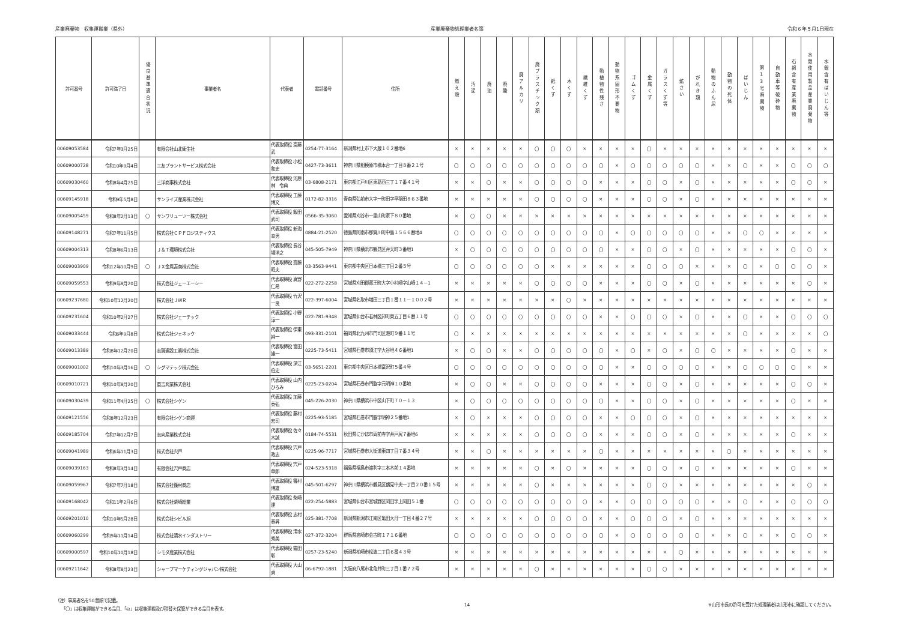産業廃棄物　収集運搬業（県外） 産業廃棄物処理業者名簿 令和６年５月1日現在
| 許可番号 | 許可満了日 | 優良基準適合状況 | 事業者名 | 代表者 | 電話番号 | 住所 | 燃え殻 | 汚泥 | 廃油 | 廃酸 | 廃アルカリ | 廃プラスチック類 | 紙くず | 木くず | 繊維くず | 動植物性残さ | 動物系固形不要物 | ゴムくず | 金属くず | ガラスくず等 | 鉱さい | がれき類 | 動物のふん尿 | 動物の死体 | ばいじん | 第13号廃棄物 | 自動車等破砕物 | 石綿含有産業廃棄物 | 水銀使用製品産業廃棄物 | 水銀含有ばいじん等 |
| --- | --- | --- | --- | --- | --- | --- | --- | --- | --- | --- | --- | --- | --- | --- | --- | --- | --- | --- | --- | --- | --- | --- | --- | --- | --- | --- | --- | --- | --- | --- |
| 00609053584 | 令和7年3月25日 | | 有限会社山北衛生社 | 代表取締役 斎藤武 | 0254-77-3164 | 新潟県村上市下大蔵１０２番地6 | × | × | × | × | × | 〇 | 〇 | 〇 | × | × | × | × | 〇 | × | × | × | × | × | × | × | × | × | × | × |
| 00609000728 | 令和10年9月4日 | | 三友プラントサービス株式会社 | 代表取締役 小松和史 | 0427-73-3611 | 神奈川県相模原市橋本台一丁目８番２１号 | 〇 | 〇 | 〇 | 〇 | 〇 | 〇 | 〇 | 〇 | 〇 | 〇 | × | 〇 | 〇 | 〇 | 〇 | 〇 | × | × | 〇 | × | × | 〇 | 〇 | 〇 |
| 00609030460 | 令和8年4月25日 | | 三洋商事株式会社 | 代表取締役 河原林 令典 | 03-6808-2171 | 東京都江戸川区東葛西三丁１７番４１号 | × | × | 〇 | × | × | 〇 | 〇 | 〇 | 〇 | × | × | × | 〇 | 〇 | × | 〇 | × | × | × | × | × | 〇 | 〇 | × |
| 00609145918 | 令和9年5月8日 | | サンライズ産業株式会社 | 代表取締役 工藤博文 | 0172-82-3316 | 青森県弘前市大字一町田字早稲田８６３番地 | × | × | × | × | × | 〇 | 〇 | 〇 | 〇 | × | × | × | 〇 | 〇 | × | 〇 | × | × | × | × | × | × | × | × |
| 00609005459 | 令和8年2月13日 | 〇 | サンワリューツー株式会社 | 代表取締役 飯田武司 | 0566-35-3060 | 愛知県刈谷市一里山町家下８０番地 | × | 〇 | 〇 | × | × | × | × | × | × | × | × | × | × | × | × | × | × | × | × | × | × | × | × | × |
| 00609148271 | 令和7年11月5日 | | 株式会社ＣＰＦロジスティクス | 代表取締役 新海幸男 | 0884-21-2520 | 徳島県阿南市那賀川町中島１５６６番地4 | 〇 | 〇 | 〇 | 〇 | 〇 | 〇 | 〇 | 〇 | 〇 | 〇 | × | 〇 | 〇 | 〇 | 〇 | 〇 | × | × | 〇 | 〇 | × | × | × | × |
| 00609004313 | 令和8年6月13日 | | Ｊ＆Ｔ環境株式会社 | 代表取締役 長谷場洋之 | 045-505-7949 | 神奈川県横浜市鶴見区弁天町３番地1 | × | 〇 | 〇 | 〇 | 〇 | 〇 | 〇 | 〇 | 〇 | 〇 | × | × | 〇 | 〇 | × | 〇 | × | × | × | × | × | 〇 | 〇 | × |
| 00609003909 | 令和12年10月9日 | 〇 | ＪＸ金属苫商株式会社 | 代表取締役 齋藤昭夫 | 03-3563-9441 | 東京都中央区日本橋三丁目２番５号 | 〇 | 〇 | 〇 | 〇 | 〇 | 〇 | × | × | × | × | × | × | 〇 | 〇 | 〇 | × | × | × | 〇 | × | 〇 | 〇 | 〇 | × |
| 00609059553 | 令和9年8月20日 | | 株式会社ジェーエーシー | 代表取締役 真野仁希 | 022-272-2258 | 宮城県刈田郡蔵王町大字小村崎字山崎１４－1 | × | × | × | × | × | 〇 | 〇 | 〇 | 〇 | × | × | × | 〇 | 〇 | × | 〇 | × | × | × | × | × | × | 〇 | × |
| 00609237680 | 令和10年12月20日 | | 株式会社ＪＷＲ | 代表取締役 竹沢一良 | 022-397-6004 | 宮城県名取市増田三丁目１番１１－１００２号 | × | × | × | × | × | × | × | 〇 | × | × | × | × | × | × | × | × | × | × | × | × | × | × | × | × |
| 00609231604 | 令和10年2月27日 | | 株式会社ジェーテック | 代表取締役 小野淳一 | 022-781-9348 | 宮城県仙台市若林区卸町東五丁目６番１１号 | 〇 | 〇 | 〇 | 〇 | 〇 | 〇 | 〇 | 〇 | 〇 | × | × | 〇 | 〇 | 〇 | × | 〇 | × | × | 〇 | × | × | 〇 | 〇 | 〇 |
| 00609033444 | 令和6年9月8日 | | 株式会社ジェネック | 代表取締役 伊東純一 | 093-331-2101 | 福岡県北九州市門司区港町９番１１号 | 〇 | × | × | × | × | × | × | × | × | × | × | × | × | × | × | × | × | × | 〇 | × | × | × | × | 〇 |
| 00609013389 | 令和8年12月20日 | | 志賀建設工業株式会社 | 代表取締役 宮田雄一 | 0225-73-5411 | 宮城県石巻市須江字大谷地４６番地1 | × | 〇 | 〇 | × | × | 〇 | 〇 | 〇 | 〇 | 〇 | × | 〇 | × | 〇 | × | 〇 | 〇 | × | × | × | × | 〇 | × | × |
| 00609001002 | 令和10年3月16日 | 〇 | シグマテック株式会社 | 代表取締役 深江伯史 | 03-5651-2201 | 東京都中央区日本橋富沢町５番４号 | 〇 | 〇 | 〇 | 〇 | 〇 | 〇 | 〇 | 〇 | 〇 | 〇 | × | × | 〇 | 〇 | 〇 | 〇 | × | × | 〇 | 〇 | 〇 | 〇 | × | × |
| 00609010721 | 令和10年8月20日 | | 重吉興業株式会社 | 代表取締役 山内ひろみ | 0225-23-0204 | 宮城県石巻市門脇字元明神１０番地 | × | 〇 | 〇 | × | × | 〇 | 〇 | 〇 | 〇 | × | × | × | 〇 | 〇 | × | 〇 | × | × | × | × | × | 〇 | 〇 | × |
| 00609030439 | 令和11年4月25日 | 〇 | 株式会社シゲン | 代表取締役 加藤泰弘 | 045-226-2030 | 神奈川県横浜市中区山下町７０－１３ | × | 〇 | 〇 | 〇 | 〇 | 〇 | 〇 | 〇 | 〇 | 〇 | × | × | 〇 | 〇 | × | 〇 | × | × | × | × | × | 〇 | × | × |
| 00609121556 | 令和8年12月23日 | | 有限会社シゲン商運 | 代表取締役 藤村宏司 | 0225-93-5185 | 宮城県石巻市門脇字明神２５番地1 | × | 〇 | × | × | × | 〇 | 〇 | 〇 | 〇 | × | × | 〇 | 〇 | 〇 | × | 〇 | × | × | × | × | × | × | × | × |
| 00609185704 | 令和7年12月7日 | | 志向産業株式会社 | 代表取締役 佐々木誠 | 0184-74-5531 | 秋田県にかほ市両前寺字井戸尻７番地6 | × | × | × | × | × | 〇 | 〇 | 〇 | 〇 | × | × | × | 〇 | 〇 | × | 〇 | × | × | × | × | × | 〇 | × | × |
| 00609041989 | 令和6年11月3日 | | 株式会社宍戸 | 代表取締役 宍戸政志 | 0225-96-7717 | 宮城県石巻市大街道東四丁目７番３４号 | × | × | 〇 | × | × | × | × | × | × | 〇 | × | × | × | × | × | × | × | 〇 | × | × | × | × | × | × |
| 00609039163 | 令和8年3月14日 | | 有限会社宍戸商店 | 代表取締役 宍戸章郎 | 024-523-5318 | 福島県福島市渡利字三本木前１４番地 | × | × | × | × | × | 〇 | × | 〇 | × | × | × | × | 〇 | 〇 | × | 〇 | × | × | × | × | × | 〇 | × | × |
| 00609059967 | 令和7年7月18日 | | 株式会社篠村商店 | 代表取締役 篠村博雄 | 045-501-6297 | 神奈川県横浜市鶴見区鶴見中央一丁目２０番１５号 | × | × | × | × | × | 〇 | × | × | × | × | × | × | 〇 | 〇 | × | × | × | × | × | × | × | × | 〇 | × |
| 00609168042 | 令和11年2月6日 | | 株式会社柴崎総業 | 代表取締役 柴崎達 | 022-254-5883 | 宮城県仙台市宮城野区岡田字上岡田５１番 | 〇 | 〇 | 〇 | 〇 | 〇 | 〇 | 〇 | 〇 | 〇 | × | × | 〇 | 〇 | 〇 | 〇 | 〇 | × | × | 〇 | × | × | 〇 | 〇 | 〇 |
| 00609201010 | 令和10年5月28日 | | 株式会社シビル旭 | 代表取締役 志村泰昇 | 025-381-7708 | 新潟県新潟市江南区亀田大月一丁目４番２７号 | × | × | × | × | × | 〇 | 〇 | 〇 | 〇 | × | × | 〇 | 〇 | 〇 | × | 〇 | × | × | × | × | × | × | × | × |
| 00609060299 | 令和9年11月14日 | | 株式会社清水インダストリー | 代表取締役 清水秀美 | 027-372-3204 | 群馬県高崎市金古町１７１６番地 | 〇 | 〇 | 〇 | 〇 | 〇 | 〇 | 〇 | 〇 | 〇 | 〇 | × | 〇 | 〇 | 〇 | 〇 | 〇 | × | × | 〇 | × | × | 〇 | 〇 | × |
| 00609000597 | 令和10年10月18日 | | シモダ産業株式会社 | 代表取締役 霜田彰 | 0257-23-5240 | 新潟県柏崎市松波二丁目６番４３号 | × | × | × | × | × | × | × | × | × | × | × | × | × | × | 〇 | × | × | × | × | × | × | × | × | × |
| 00609211642 | 令和8年8月23日 | | シャープマーケティングジャパン株式会社 | 代表取締役 大山貞 | 06-6792-1881 | 大阪府八尾市北亀井町三丁目１番７２号 | × | × | × | × | × | 〇 | × | × | × | × | × | × | 〇 | 〇 | × | × | × | × | × | × | × | × | × | × |
（注）事業者名を50音順で記載。
　　「〇」は収集運搬ができる品目、「◎」は収集運搬及び積替え保管ができる品目を表す。
14 ※山形市長の許可を受けた処理業者は山形市に確認してください。